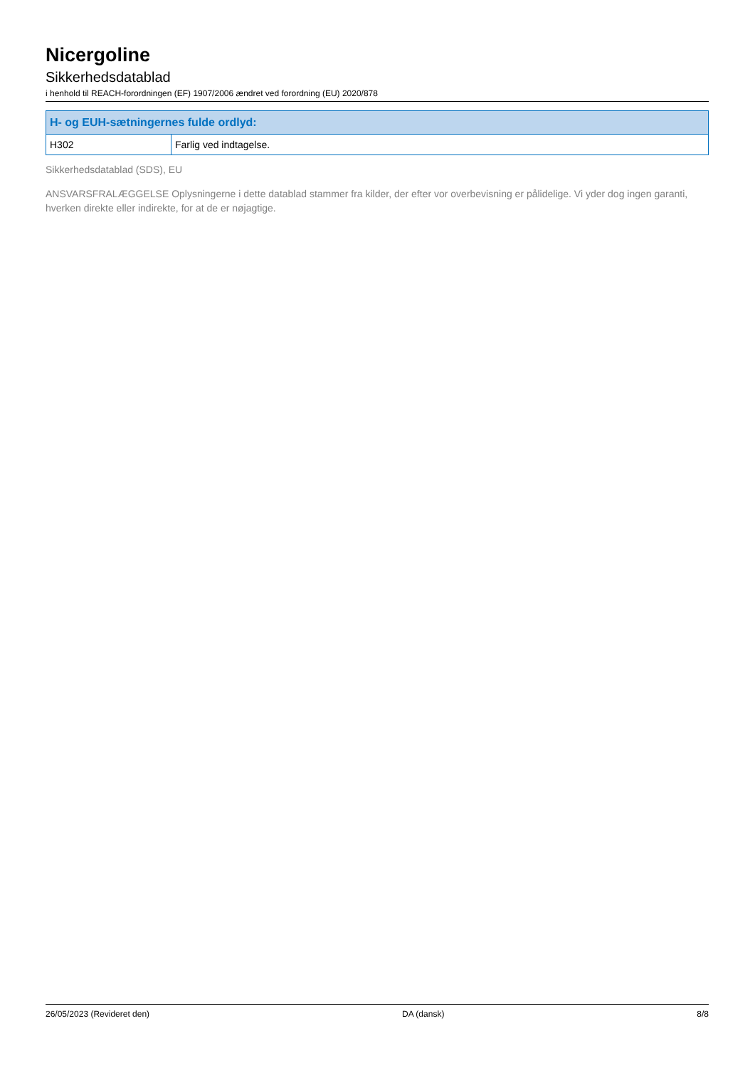Nicergoline
Sikkerhedsdatablad
i henhold til REACH-forordningen (EF) 1907/2006 ændret ved forordning (EU) 2020/878
| H- og EUH-sætningernes fulde ordlyd: | |
| --- | --- |
| H302 | Farlig ved indtagelse. |
Sikkerhedsdatablad (SDS), EU
ANSVARSFRALÆGGELSE Oplysningerne i dette datablad stammer fra kilder, der efter vor overbevisning er pålidelige. Vi yder dog ingen garanti, hverken direkte eller indirekte, for at de er nøjagtige.
26/05/2023 (Revideret den) DA (dansk) 8/8